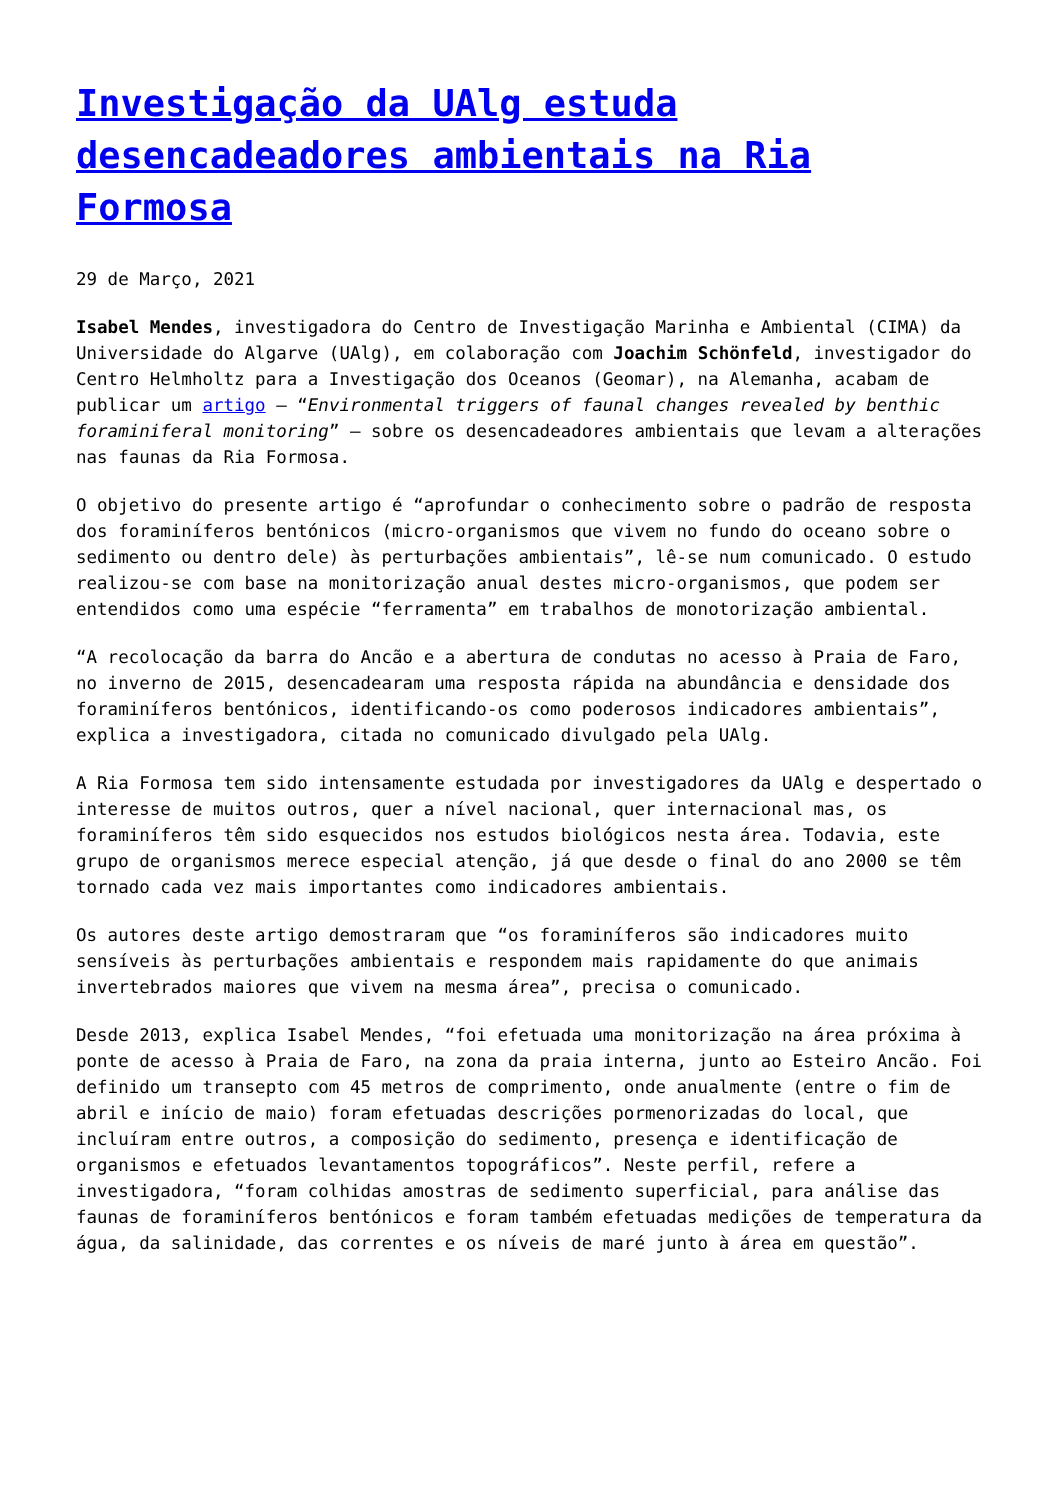Investigação da UAlg estuda desencadeadores ambientais na Ria Formosa
29 de Março, 2021
Isabel Mendes, investigadora do Centro de Investigação Marinha e Ambiental (CIMA) da Universidade do Algarve (UAlg), em colaboração com Joachim Schönfeld, investigador do Centro Helmholtz para a Investigação dos Oceanos (Geomar), na Alemanha, acabam de publicar um artigo – “Environmental triggers of faunal changes revealed by benthic foraminiferal monitoring” – sobre os desencadeadores ambientais que levam a alterações nas faunas da Ria Formosa.
O objetivo do presente artigo é “aprofundar o conhecimento sobre o padrão de resposta dos foraminíferos bentónicos (micro-organismos que vivem no fundo do oceano sobre o sedimento ou dentro dele) às perturbações ambientais”, lê-se num comunicado. O estudo realizou-se com base na monitorização anual destes micro-organismos, que podem ser entendidos como uma espécie “ferramenta” em trabalhos de monotorização ambiental.
“A recolocação da barra do Ancão e a abertura de condutas no acesso à Praia de Faro, no inverno de 2015, desencadearam uma resposta rápida na abundância e densidade dos foraminíferos bentónicos, identificando-os como poderosos indicadores ambientais”, explica a investigadora, citada no comunicado divulgado pela UAlg.
A Ria Formosa tem sido intensamente estudada por investigadores da UAlg e despertado o interesse de muitos outros, quer a nível nacional, quer internacional mas, os foraminíferos têm sido esquecidos nos estudos biológicos nesta área. Todavia, este grupo de organismos merece especial atenção, já que desde o final do ano 2000 se têm tornado cada vez mais importantes como indicadores ambientais.
Os autores deste artigo demostraram que “os foraminíferos são indicadores muito sensíveis às perturbações ambientais e respondem mais rapidamente do que animais invertebrados maiores que vivem na mesma área”, precisa o comunicado.
Desde 2013, explica Isabel Mendes, “foi efetuada uma monitorização na área próxima à ponte de acesso à Praia de Faro, na zona da praia interna, junto ao Esteiro Ancão. Foi definido um transepto com 45 metros de comprimento, onde anualmente (entre o fim de abril e início de maio) foram efetuadas descrições pormenorizadas do local, que incluíram entre outros, a composição do sedimento, presença e identificação de organismos e efetuados levantamentos topográficos”. Neste perfil, refere a investigadora, “foram colhidas amostras de sedimento superficial, para análise das faunas de foraminíferos bentónicos e foram também efetuadas medições de temperatura da água, da salinidade, das correntes e os níveis de maré junto à área em questão”.